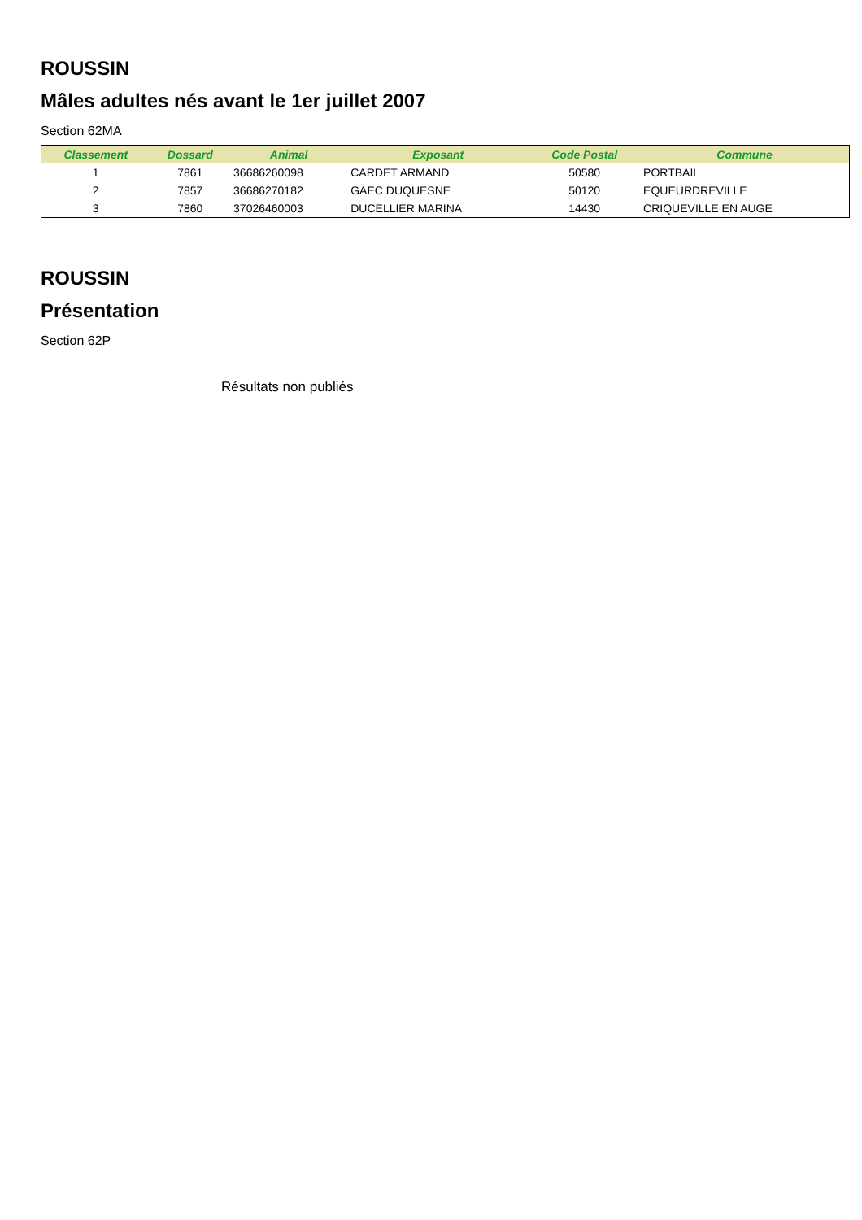ROUSSIN
Mâles adultes nés avant le 1er juillet 2007
Section 62MA
| Classement | Dossard | Animal | Exposant | Code Postal | Commune |
| --- | --- | --- | --- | --- | --- |
| 1 | 7861 | 36686260098 | CARDET ARMAND | 50580 | PORTBAIL |
| 2 | 7857 | 36686270182 | GAEC DUQUESNE | 50120 | EQUEURDREVILLE |
| 3 | 7860 | 37026460003 | DUCELLIER MARINA | 14430 | CRIQUEVILLE EN AUGE |
ROUSSIN
Présentation
Section 62P
Résultats non publiés